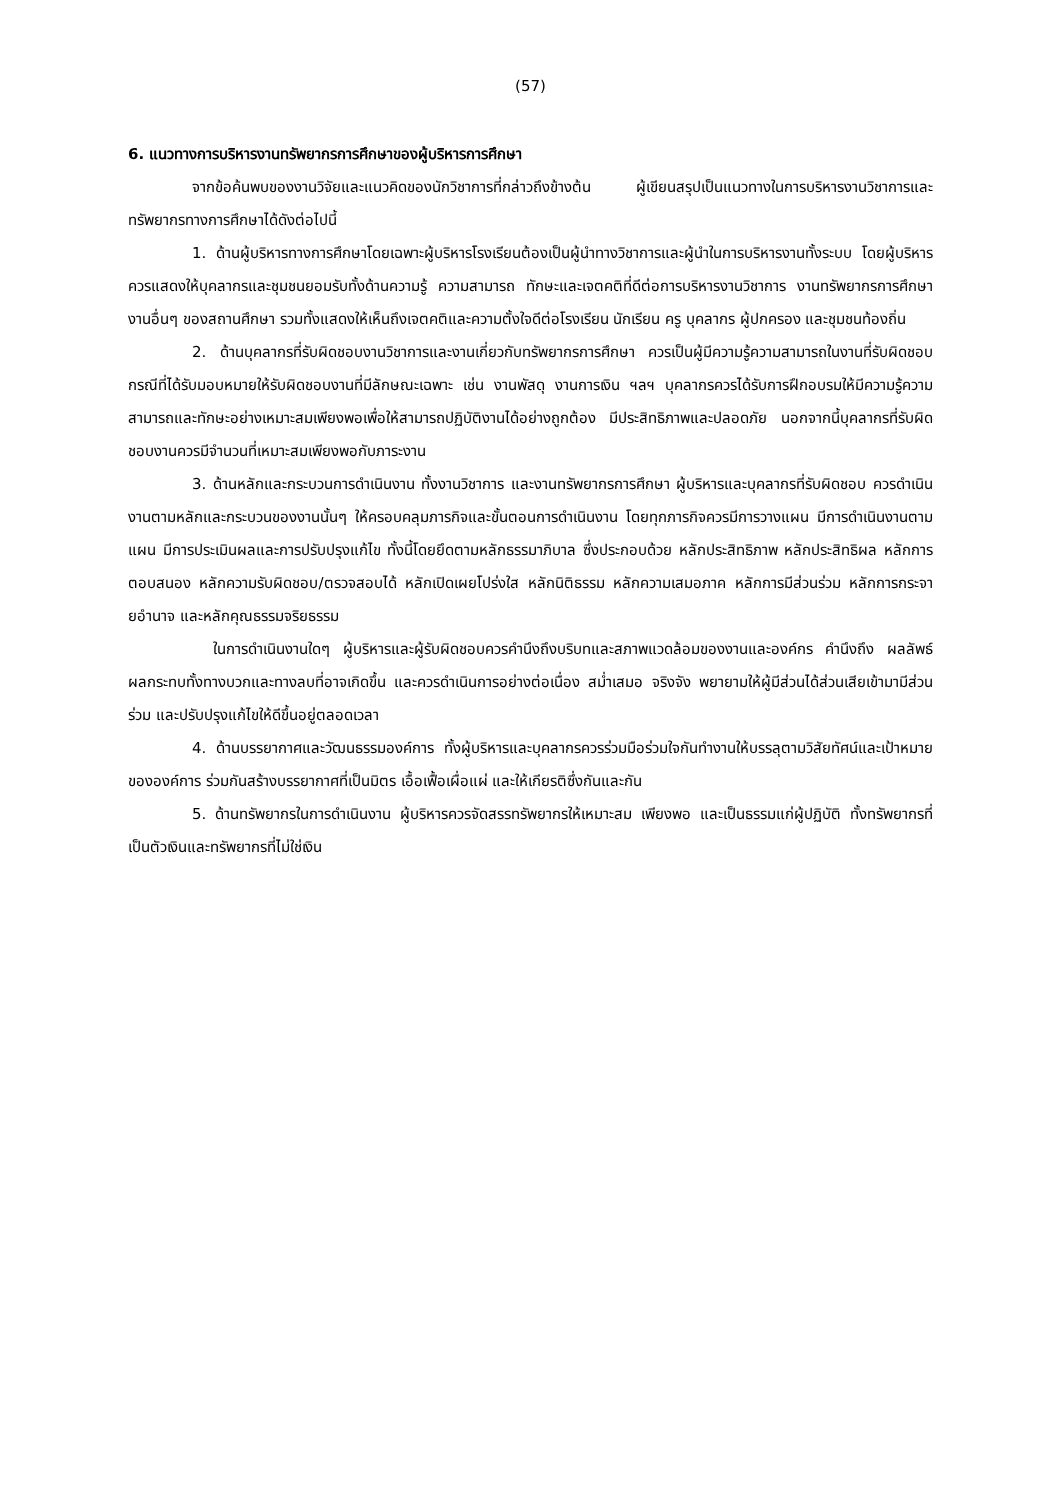(57)
6. แนวทางการบริหารงานทรัพยากรการศึกษาของผู้บริหารการศึกษา
จากข้อค้นพบของงานวิจัยและแนวคิดของนักวิชาการที่กล่าวถึงข้างต้น ผู้เขียนสรุปเป็นแนวทางในการบริหารงานวิชาการและทรัพยากรทางการศึกษาได้ดังต่อไปนี้
1. ด้านผู้บริหารทางการศึกษาโดยเฉพาะผู้บริหารโรงเรียนต้องเป็นผู้นำทางวิชาการและผู้นำในการบริหารงานทั้งระบบ โดยผู้บริหารควรแสดงให้บุคลากรและชุมชนยอมรับทั้งด้านความรู้ ความสามารถ ทักษะและเจตคติที่ดีต่อการบริหารงานวิชาการ งานทรัพยากรการศึกษา งานอื่นๆ ของสถานศึกษา รวมทั้งแสดงให้เห็นถึงเจตคติและความตั้งใจดีต่อโรงเรียน นักเรียน ครู บุคลากร ผู้ปกครอง และชุมชนท้องถิ่น
2. ด้านบุคลากรที่รับผิดชอบงานวิชาการและงานเกี่ยวกับทรัพยากรการศึกษา ควรเป็นผู้มีความรู้ความสามารถในงานที่รับผิดชอบ กรณีที่ได้รับมอบหมายให้รับผิดชอบงานที่มีลักษณะเฉพาะ เช่น งานพัสดุ งานการเงิน ฯลฯ บุคลากรควรได้รับการฝึกอบรมให้มีความรู้ความสามารถและทักษะอย่างเหมาะสมเพียงพอเพื่อให้สามารถปฏิบัติงานได้อย่างถูกต้อง มีประสิทธิภาพและปลอดภัย นอกจากนี้บุคลากรที่รับผิดชอบงานควรมีจำนวนที่เหมาะสมเพียงพอกับภาระงาน
3. ด้านหลักและกระบวนการดำเนินงาน ทั้งงานวิชาการ และงานทรัพยากรการศึกษา ผู้บริหารและบุคลากรที่รับผิดชอบ ควรดำเนินงานตามหลักและกระบวนของงานนั้นๆ ให้ครอบคลุมภารกิจและขั้นตอนการดำเนินงาน โดยทุกภารกิจควรมีการวางแผน มีการดำเนินงานตามแผน มีการประเมินผลและการปรับปรุงแก้ไข ทั้งนี้โดยยึดตามหลักธรรมาภิบาล ซึ่งประกอบด้วย หลักประสิทธิภาพ หลักประสิทธิผล หลักการตอบสนอง หลักความรับผิดชอบ/ตรวจสอบได้ หลักเปิดเผยโปร่งใส หลักนิติธรรม หลักความเสมอภาค หลักการมีส่วนร่วม หลักการกระจายอำนาจ และหลักคุณธรรมจริยธรรม
ในการดำเนินงานใดๆ ผู้บริหารและผู้รับผิดชอบควรคำนึงถึงบริบทและสภาพแวดล้อมของงานและองค์กร คำนึงถึง ผลลัพธ์ ผลกระทบทั้งทางบวกและทางลบที่อาจเกิดขึ้น และควรดำเนินการอย่างต่อเนื่อง สม่ำเสมอ จริงจัง พยายามให้ผู้มีส่วนได้ส่วนเสียเข้ามามีส่วนร่วม และปรับปรุงแก้ไขให้ดีขึ้นอยู่ตลอดเวลา
4. ด้านบรรยากาศและวัฒนธรรมองค์การ ทั้งผู้บริหารและบุคลากรควรร่วมมือร่วมใจกันทำงานให้บรรลุตามวิสัยทัศน์และเป้าหมายขององค์การ ร่วมกันสร้างบรรยากาศที่เป็นมิตร เอื้อเฟื้อเผื่อแผ่ และให้เกียรติซึ่งกันและกัน
5. ด้านทรัพยากรในการดำเนินงาน ผู้บริหารควรจัดสรรทรัพยากรให้เหมาะสม เพียงพอ และเป็นธรรมแก่ผู้ปฏิบัติ ทั้งทรัพยากรที่เป็นตัวเงินและทรัพยากรที่ไม่ใช่เงิน